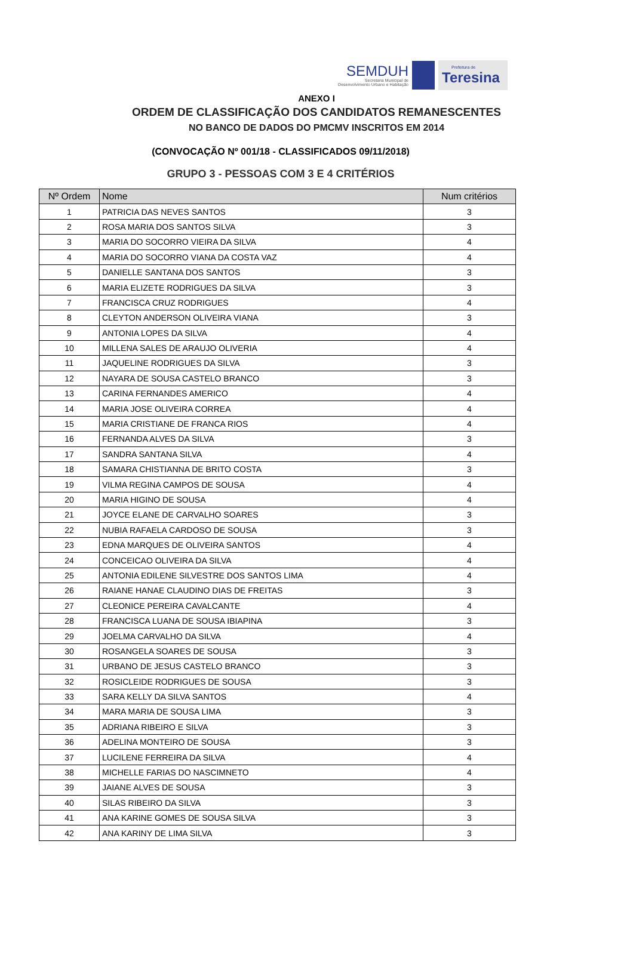SEMDUH
Secretaria Municipal de
Desenvolvimento Urbano e Habitação
Prefeitura de
Teresina
ANEXO I
ORDEM DE CLASSIFICAÇÃO DOS CANDIDATOS REMANESCENTES
NO BANCO DE DADOS DO PMCMV INSCRITOS EM 2014
(CONVOCAÇÃO Nº 001/18 - CLASSIFICADOS 09/11/2018)
GRUPO 3 - PESSOAS COM 3 E 4 CRITÉRIOS
| Nº Ordem | Nome | Num critérios |
| --- | --- | --- |
| 1 | PATRICIA DAS NEVES SANTOS | 3 |
| 2 | ROSA MARIA DOS SANTOS SILVA | 3 |
| 3 | MARIA DO SOCORRO VIEIRA DA SILVA | 4 |
| 4 | MARIA DO SOCORRO VIANA DA COSTA VAZ | 4 |
| 5 | DANIELLE SANTANA DOS SANTOS | 3 |
| 6 | MARIA ELIZETE RODRIGUES DA SILVA | 3 |
| 7 | FRANCISCA CRUZ RODRIGUES | 4 |
| 8 | CLEYTON ANDERSON OLIVEIRA VIANA | 3 |
| 9 | ANTONIA LOPES DA SILVA | 4 |
| 10 | MILLENA SALES DE ARAUJO OLIVERIA | 4 |
| 11 | JAQUELINE RODRIGUES DA SILVA | 3 |
| 12 | NAYARA DE SOUSA CASTELO BRANCO | 3 |
| 13 | CARINA FERNANDES AMERICO | 4 |
| 14 | MARIA JOSE OLIVEIRA CORREA | 4 |
| 15 | MARIA CRISTIANE DE FRANCA RIOS | 4 |
| 16 | FERNANDA ALVES DA SILVA | 3 |
| 17 | SANDRA SANTANA SILVA | 4 |
| 18 | SAMARA CHISTIANNA DE BRITO COSTA | 3 |
| 19 | VILMA REGINA CAMPOS DE SOUSA | 4 |
| 20 | MARIA HIGINO DE SOUSA | 4 |
| 21 | JOYCE ELANE DE CARVALHO SOARES | 3 |
| 22 | NUBIA RAFAELA CARDOSO DE SOUSA | 3 |
| 23 | EDNA MARQUES DE OLIVEIRA SANTOS | 4 |
| 24 | CONCEICAO OLIVEIRA DA SILVA | 4 |
| 25 | ANTONIA EDILENE SILVESTRE DOS SANTOS LIMA | 4 |
| 26 | RAIANE HANAE CLAUDINO DIAS DE FREITAS | 3 |
| 27 | CLEONICE PEREIRA CAVALCANTE | 4 |
| 28 | FRANCISCA LUANA DE SOUSA IBIAPINA | 3 |
| 29 | JOELMA CARVALHO DA SILVA | 4 |
| 30 | ROSANGELA SOARES DE SOUSA | 3 |
| 31 | URBANO DE JESUS CASTELO BRANCO | 3 |
| 32 | ROSICLEIDE RODRIGUES DE SOUSA | 3 |
| 33 | SARA KELLY DA SILVA SANTOS | 4 |
| 34 | MARA MARIA DE SOUSA LIMA | 3 |
| 35 | ADRIANA RIBEIRO E SILVA | 3 |
| 36 | ADELINA MONTEIRO DE SOUSA | 3 |
| 37 | LUCILENE FERREIRA DA SILVA | 4 |
| 38 | MICHELLE FARIAS DO NASCIMNETO | 4 |
| 39 | JAIANE ALVES DE SOUSA | 3 |
| 40 | SILAS RIBEIRO DA SILVA | 3 |
| 41 | ANA KARINE GOMES DE SOUSA SILVA | 3 |
| 42 | ANA KARINY DE LIMA SILVA | 3 |